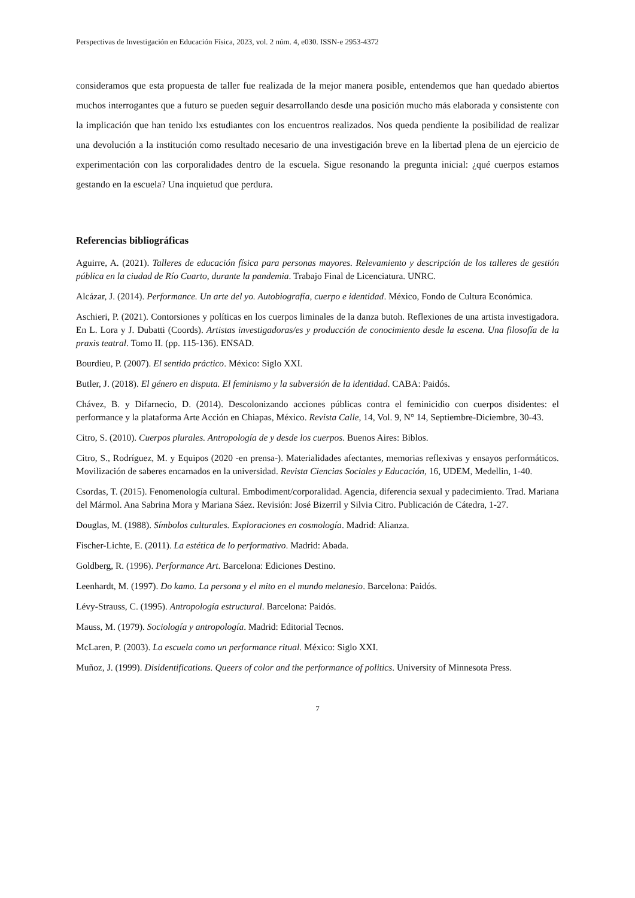Perspectivas de Investigación en Educación Física, 2023, vol. 2 núm. 4, e030. ISSN-e 2953-4372
consideramos que esta propuesta de taller fue realizada de la mejor manera posible, entendemos que han quedado abiertos muchos interrogantes que a futuro se pueden seguir desarrollando desde una posición mucho más elaborada y consistente con la implicación que han tenido lxs estudiantes con los encuentros realizados. Nos queda pendiente la posibilidad de realizar una devolución a la institución como resultado necesario de una investigación breve en la libertad plena de un ejercicio de experimentación con las corporalidades dentro de la escuela. Sigue resonando la pregunta inicial: ¿qué cuerpos estamos gestando en la escuela? Una inquietud que perdura.
Referencias bibliográficas
Aguirre, A. (2021). Talleres de educación física para personas mayores. Relevamiento y descripción de los talleres de gestión pública en la ciudad de Río Cuarto, durante la pandemia. Trabajo Final de Licenciatura. UNRC.
Alcázar, J. (2014). Performance. Un arte del yo. Autobiografía, cuerpo e identidad. México, Fondo de Cultura Económica.
Aschieri, P. (2021). Contorsiones y políticas en los cuerpos liminales de la danza butoh. Reflexiones de una artista investigadora. En L. Lora y J. Dubatti (Coords). Artistas investigadoras/es y producción de conocimiento desde la escena. Una filosofía de la praxis teatral. Tomo II. (pp. 115-136). ENSAD.
Bourdieu, P. (2007). El sentido práctico. México: Siglo XXI.
Butler, J. (2018). El género en disputa. El feminismo y la subversión de la identidad. CABA: Paidós.
Chávez, B. y Difarnecio, D. (2014). Descolonizando acciones públicas contra el feminicidio con cuerpos disidentes: el performance y la plataforma Arte Acción en Chiapas, México. Revista Calle, 14, Vol. 9, N° 14, Septiembre-Diciembre, 30-43.
Citro, S. (2010). Cuerpos plurales. Antropología de y desde los cuerpos. Buenos Aires: Biblos.
Citro, S., Rodríguez, M. y Equipos (2020 -en prensa-). Materialidades afectantes, memorias reflexivas y ensayos performáticos. Movilización de saberes encarnados en la universidad. Revista Ciencias Sociales y Educación, 16, UDEM, Medellin, 1-40.
Csordas, T. (2015). Fenomenología cultural. Embodiment/corporalidad. Agencia, diferencia sexual y padecimiento. Trad. Mariana del Mármol. Ana Sabrina Mora y Mariana Sáez. Revisión: José Bizerril y Silvia Citro. Publicación de Cátedra, 1-27.
Douglas, M. (1988). Símbolos culturales. Exploraciones en cosmología. Madrid: Alianza.
Fischer-Lichte, E. (2011). La estética de lo performativo. Madrid: Abada.
Goldberg, R. (1996). Performance Art. Barcelona: Ediciones Destino.
Leenhardt, M. (1997). Do kamo. La persona y el mito en el mundo melanesio. Barcelona: Paidós.
Lévy-Strauss, C. (1995). Antropología estructural. Barcelona: Paidós.
Mauss, M. (1979). Sociología y antropología. Madrid: Editorial Tecnos.
McLaren, P. (2003). La escuela como un performance ritual. México: Siglo XXI.
Muñoz, J. (1999). Disidentifications. Queers of color and the performance of politics. University of Minnesota Press.
7